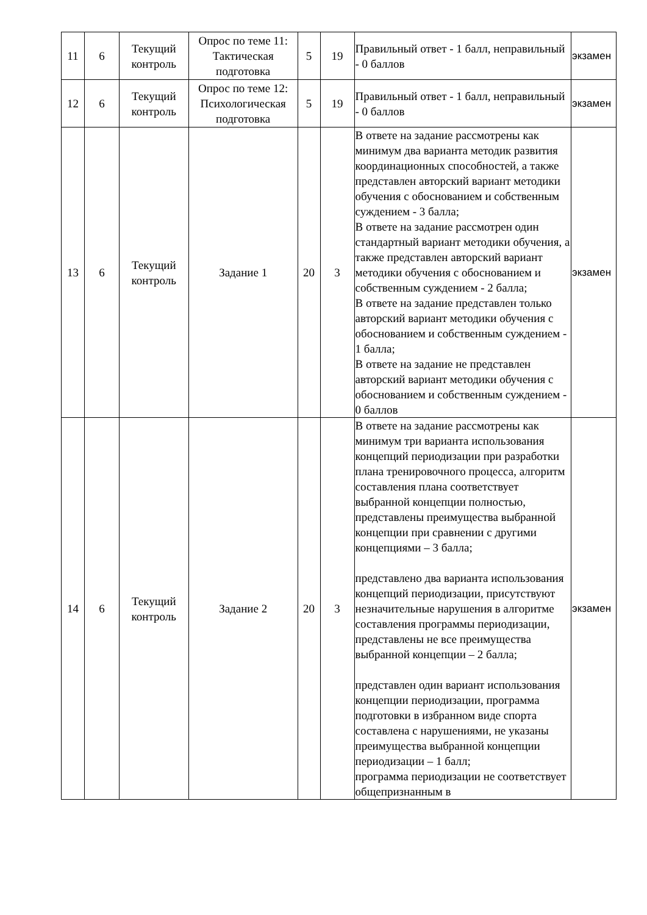| 11 | 6 | Текущий контроль | Опрос по теме 11: Тактическая подготовка | 5 | 19 | Правильный ответ - 1 балл, неправильный - 0 баллов | экзамен |
| 12 | 6 | Текущий контроль | Опрос по теме 12: Психологическая подготовка | 5 | 19 | Правильный ответ - 1 балл, неправильный - 0 баллов | экзамен |
| 13 | 6 | Текущий контроль | Задание 1 | 20 | 3 | В ответе на задание рассмотрены как минимум два варианта методик развития координационных способностей, а также представлен авторский вариант методики обучения с обоснованием и собственным суждением - 3 балла; В ответе на задание рассмотрен один стандартный вариант методики обучения, а также представлен авторский вариант методики обучения с обоснованием и собственным суждением - 2 балла; В ответе на задание представлен только авторский вариант методики обучения с обоснованием и собственным суждением - 1 балла; В ответе на задание не представлен авторский вариант методики обучения с обоснованием и собственным суждением - 0 баллов | экзамен |
| 14 | 6 | Текущий контроль | Задание 2 | 20 | 3 | В ответе на задание рассмотрены как минимум три варианта использования концепций периодизации при разработки плана тренировочного процесса, алгоритм составления плана соответствует выбранной концепции полностью, представлены преимущества выбранной концепции при сравнении с другими концепциями – 3 балла; представлено два варианта использования концепций периодизации, присутствуют незначительные нарушения в алгоритме составления программы периодизации, представлены не все преимущества выбранной концепции – 2 балла; представлен один вариант использования концепции периодизации, программа подготовки в избранном виде спорта составлена с нарушениями, не указаны преимущества выбранной концепции периодизации – 1 балл; программа периодизации не соответствует общепризнанным в | экзамен |